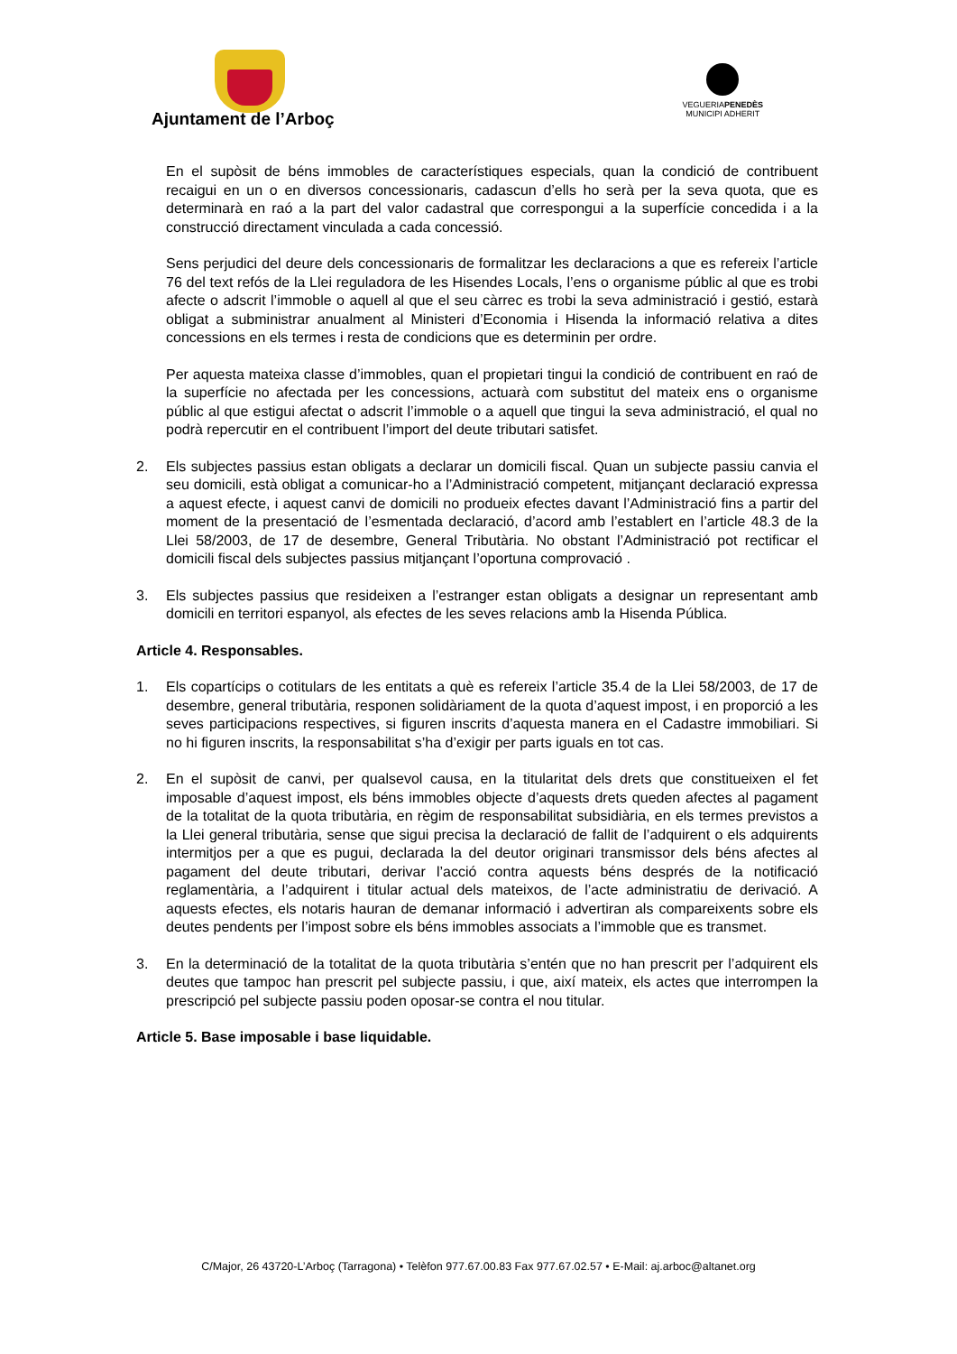Ajuntament de l’Arboç
VEGUERIAPENEDÈS
MUNICIPI ADHERIT
En el supòsit de béns immobles de característiques especials, quan la condició de contribuent recaigui en un o en diversos concessionaris, cadascun d’ells ho serà per la seva quota, que es determinarà en raó a la part del valor cadastral que correspongui a la superfície concedida i a la construcció directament vinculada a cada concessió.
Sens perjudici del deure dels concessionaris de formalitzar les declaracions a que es refereix l’article 76 del text refós de la Llei reguladora de les Hisendes Locals, l’ens o organisme públic al que es trobi afecte o adscrit l’immoble o aquell al que el seu càrrec es trobi la seva administració i gestió, estarà obligat a subministrar anualment al Ministeri d’Economia i Hisenda la informació relativa a dites concessions en els termes i resta de condicions que es determinin per ordre.
Per aquesta mateixa classe d’immobles, quan el propietari tingui la condició de contribuent en raó de la superfície no afectada per les concessions, actuarà com substitut del mateix ens o organisme públic al que estigui afectat o adscrit l’immoble o a aquell que tingui la seva administració, el qual no podrà repercutir en el contribuent l’import del deute tributari satisfet.
2. Els subjectes passius estan obligats a declarar un domicili fiscal. Quan un subjecte passiu canvia el seu domicili, està obligat a comunicar-ho a l’Administració competent, mitjançant declaració expressa a aquest efecte, i aquest canvi de domicili no produeix efectes davant l’Administració fins a partir del moment de la presentació de l’esmentada declaració, d’acord amb l’establert en l’article 48.3 de la Llei 58/2003, de 17 de desembre, General Tributària. No obstant l’Administració pot rectificar el domicili fiscal dels subjectes passius mitjançant l’oportuna comprovació .
3. Els subjectes passius que resideixen a l’estranger estan obligats a designar un representant amb domicili en territori espanyol, als efectes de les seves relacions amb la Hisenda Pública.
Article 4. Responsables.
1. Els copartícips o cotitulars de les entitats a què es refereix l’article 35.4 de la Llei 58/2003, de 17 de desembre, general tributària, responen solidàriament de la quota d’aquest impost, i en proporció a les seves participacions respectives, si figuren inscrits d’aquesta manera en el Cadastre immobiliari. Si no hi figuren inscrits, la responsabilitat s’ha d’exigir per parts iguals en tot cas.
2. En el supòsit de canvi, per qualsevol causa, en la titularitat dels drets que constitueixen el fet imposable d’aquest impost, els béns immobles objecte d’aquests drets queden afectes al pagament de la totalitat de la quota tributària, en règim de responsabilitat subsidiària, en els termes previstos a la Llei general tributària, sense que sigui precisa la declaració de fallit de l’adquirent o els adquirents intermitjos per a que es pugui, declarada la del deutor originari transmissor dels béns afectes al pagament del deute tributari, derivar l’acció contra aquests béns després de la notificació reglamentària, a l’adquirent i titular actual dels mateixos, de l’acte administratiu de derivació. A aquests efectes, els notaris hauran de demanar informació i advertiran als compareixents sobre els deutes pendents per l’impost sobre els béns immobles associats a l’immoble que es transmet.
3. En la determinació de la totalitat de la quota tributària s’entén que no han prescrit per l’adquirent els deutes que tampoc han prescrit pel subjecte passiu, i que, així mateix, els actes que interrompen la prescripció pel subjecte passiu poden oposar-se contra el nou titular.
Article 5. Base imposable i base liquidable.
C/Major, 26 43720-L’Arboç (Tarragona) • Telèfon 977.67.00.83 Fax 977.67.02.57 • E-Mail: aj.arboc@altanet.org